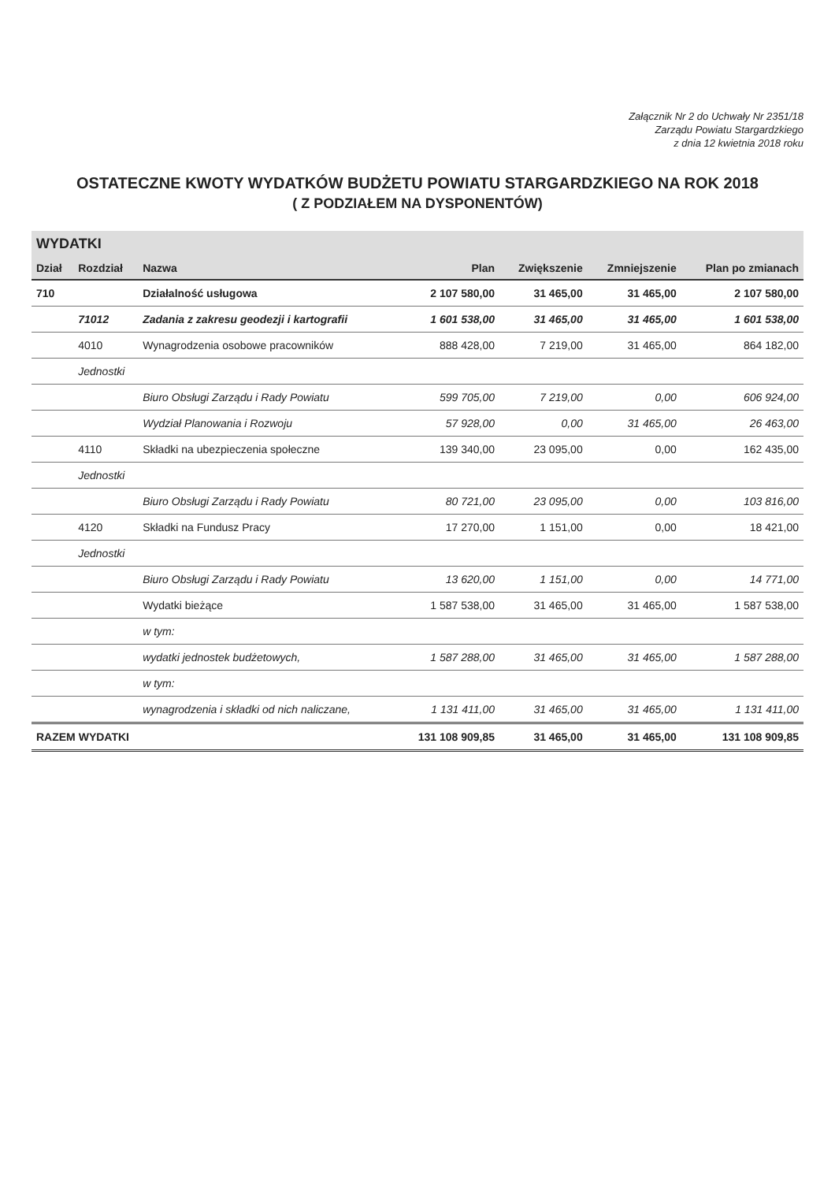Załącznik Nr 2 do Uchwały Nr 2351/18
Zarządu Powiatu Stargardzkiego
z dnia 12 kwietnia 2018 roku
OSTATECZNE KWOTY WYDATKÓW BUDŻETU POWIATU STARGARDZKIEGO NA ROK 2018
( Z PODZIAŁEM NA DYSPONENTÓW)
WYDATKI
| Dział | Rozdział | Nazwa | Plan | Zwiększenie | Zmniejszenie | Plan po zmianach |
| --- | --- | --- | --- | --- | --- | --- |
| 710 | | Działalność usługowa | 2 107 580,00 | 31 465,00 | 31 465,00 | 2 107 580,00 |
| | 71012 | Zadania z zakresu geodezji i kartografii | 1 601 538,00 | 31 465,00 | 31 465,00 | 1 601 538,00 |
| | 4010 | Wynagrodzenia osobowe pracowników | 888 428,00 | 7 219,00 | 31 465,00 | 864 182,00 |
| | Jednostki | | | | | |
| | | Biuro Obsługi Zarządu i Rady Powiatu | 599 705,00 | 7 219,00 | 0,00 | 606 924,00 |
| | | Wydział Planowania i Rozwoju | 57 928,00 | 0,00 | 31 465,00 | 26 463,00 |
| | 4110 | Składki na ubezpieczenia społeczne | 139 340,00 | 23 095,00 | 0,00 | 162 435,00 |
| | Jednostki | | | | | |
| | | Biuro Obsługi Zarządu i Rady Powiatu | 80 721,00 | 23 095,00 | 0,00 | 103 816,00 |
| | 4120 | Składki na Fundusz Pracy | 17 270,00 | 1 151,00 | 0,00 | 18 421,00 |
| | Jednostki | | | | | |
| | | Biuro Obsługi Zarządu i Rady Powiatu | 13 620,00 | 1 151,00 | 0,00 | 14 771,00 |
| | | Wydatki bieżące | 1 587 538,00 | 31 465,00 | 31 465,00 | 1 587 538,00 |
| | | w tym: | | | | |
| | | wydatki jednostek budżetowych, | 1 587 288,00 | 31 465,00 | 31 465,00 | 1 587 288,00 |
| | | w tym: | | | | |
| | | wynagrodzenia i składki od nich naliczane, | 1 131 411,00 | 31 465,00 | 31 465,00 | 1 131 411,00 |
| RAZEM WYDATKI | | | 131 108 909,85 | 31 465,00 | 31 465,00 | 131 108 909,85 |